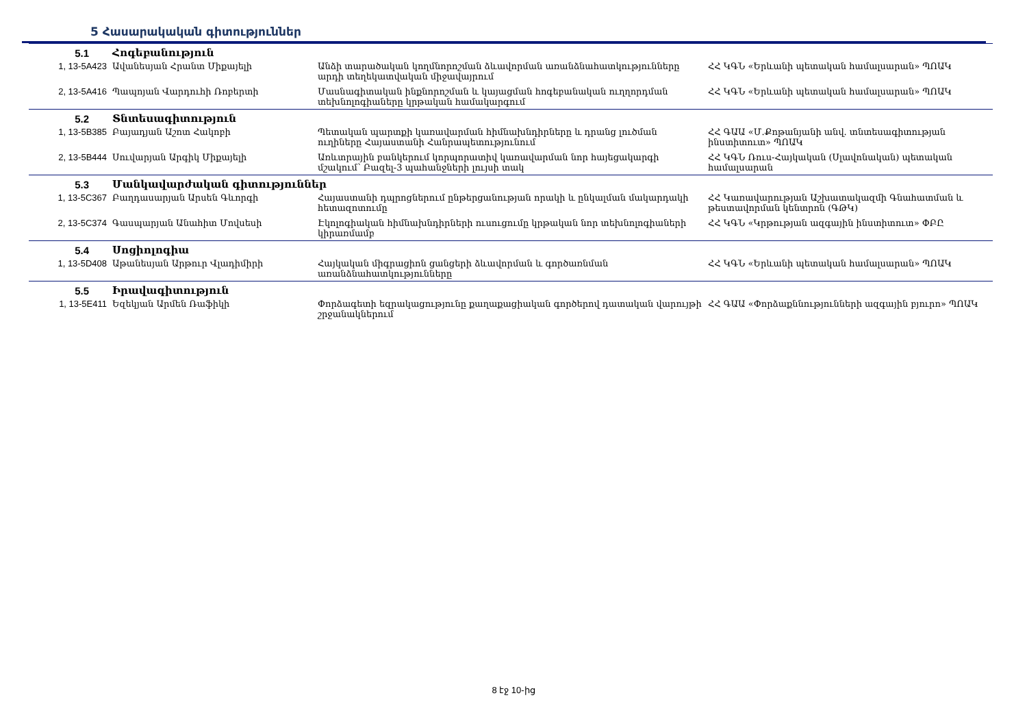5 Հասարակական գիտություններ
| 5.1 | Հոգեբանություն | | |
| 1, 13-5A423 | Ավանեսյան Հրանտ Միքայելի | Անձի տարածական կողմնորոշման ձևավորման առանձնահատկությունները արդի տեղեկատվական միջավայրում | ՀՀ ԿԳՆ «Երևանի պետական համալսարան» ՊՈԱԿ |
| 2, 13-5A416 | Պապոյան Վարդուհի Ռոբերտի | Մասնագիտական ինքնորոշման և կայացման հոգեբանական ուղղորդման տեխնոլոգիաները կրթական համակարգում | ՀՀ ԿԳՆ «Երևանի պետական համալսարան» ՊՈԱԿ |
| 5.2 | Տնտեսագիտություն | | |
| 1, 13-5B385 | Բայադյան Աշոտ Հակոբի | Պետական պարտքի կառավարման հիմնախնդիրները և դրանց լուծման ուղիները Հայաստանի Հանրապետությունում | ՀՀ ԳԱԱ «Մ.Քոթանյանի անվ. տնտեսագիտության ինստիտուտ» ՊՈԱԿ |
| 2, 13-5B444 | Սուվարյան Արգիկ Միքայելի | Առևտրային բանկերում կորպորատիվ կառավարման նոր հայեցակարգի մշակում՝ Բազել-3 պահանջների լույսի տակ | ՀՀ ԿԳՆ Ռուս-Հայկական (Սլավոնական) պետական համալսարան |
| 5.3 | Մանկավարժական գիտություններ | | |
| 1, 13-5C367 | Բաղդասարյան Արսեն Գևորգի | Հայաստանի դպրոցներում ընթերցանության որակի և ընկալման մակարդակի հետազոտումը | ՀՀ Կառավարության Աշխատակազմի Գնահատման և թեստավորման կենտրոն (ԳԹԿ) |
| 2, 13-5C374 | Գասպարյան Անահիտ Մովսեսի | Էկոլոգիական հիմնախնդիրների ուսուցումը կրթական նոր տեխնոլոգիաների կիրառմամբ | ՀՀ ԿԳՆ «Կրթության ազգային ինստիտուտ» ՓԲԸ |
| 5.4 | Սոցիոլոգիա | | |
| 1, 13-5D408 | Աթանեսյան Արթուր Վլադիմիրի | Հայկական միգրացիոն ցանցերի ձևավորման և գործառնման առանձնահատկությունները | ՀՀ ԿԳՆ «Երևանի պետական համալսարան» ՊՈԱԿ |
| 5.5 | Իրավագիտություն | | |
| 1, 13-5E411 | Եզեկյան Արմեն Ռաֆիկի | Փորձագետի եզրակացությունը քաղաքացիական գործերով դատական վարույթի շրջանակներում | ՀՀ ԳԱԱ «Փորձաքննությունների ազգային բյուրո» ՊՈԱԿ |
8 էջ 10-ից